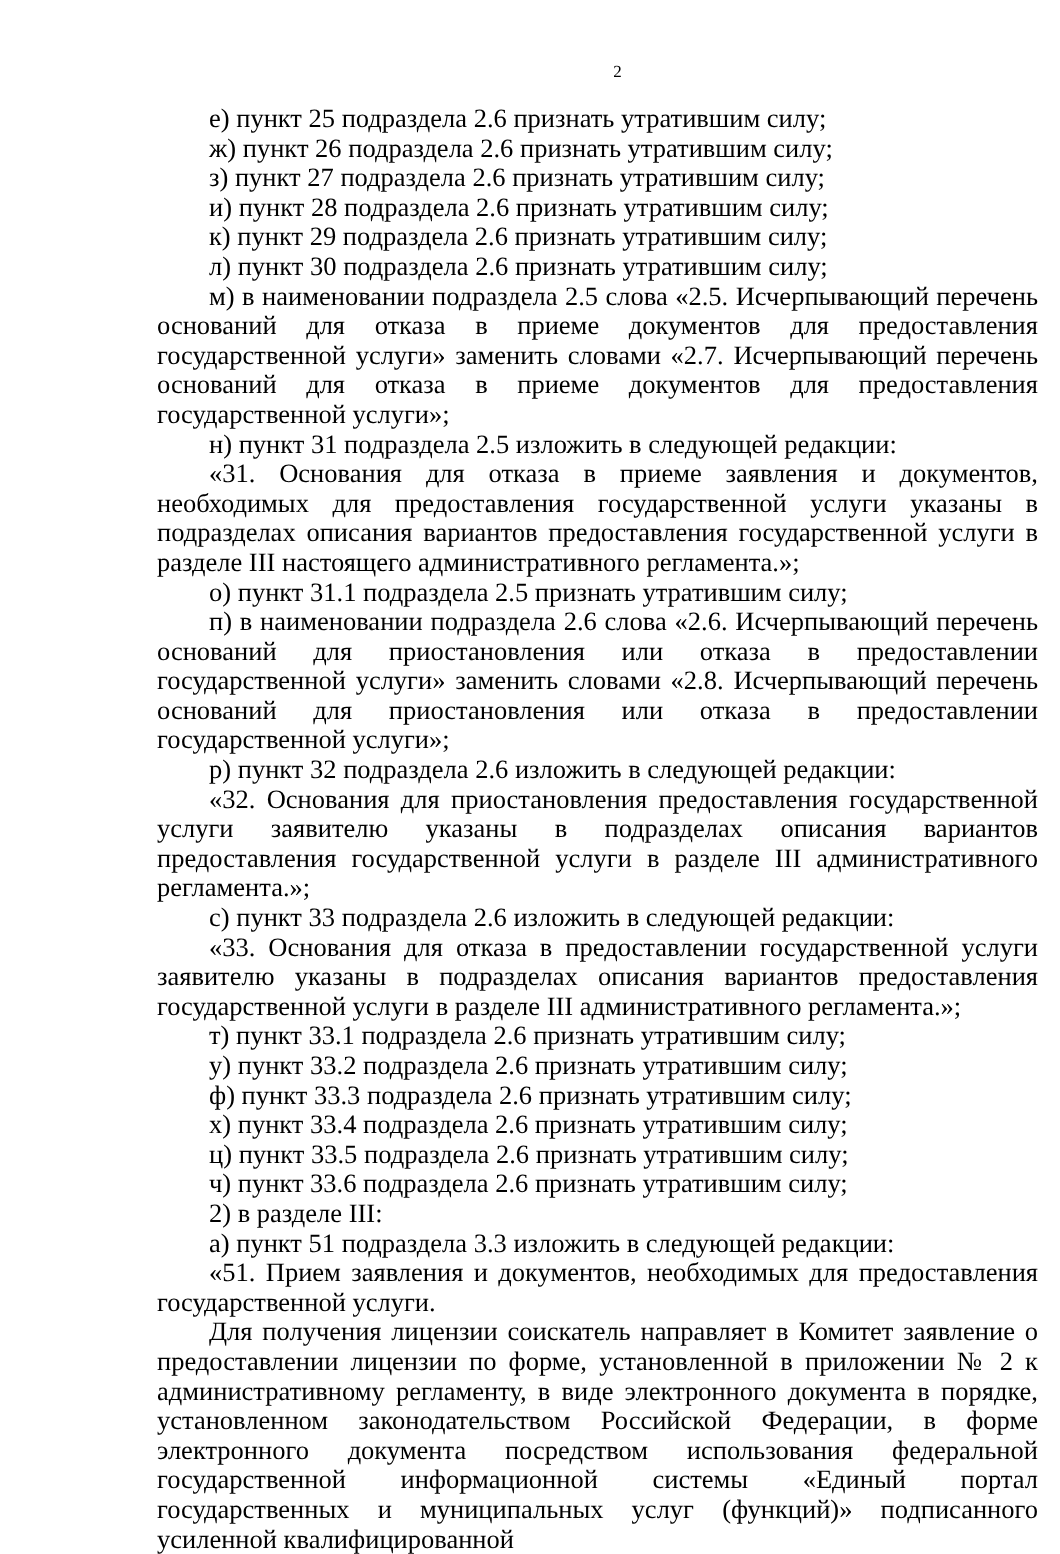2
е) пункт 25 подраздела 2.6 признать утратившим силу;
ж) пункт 26 подраздела 2.6 признать утратившим силу;
з) пункт 27 подраздела 2.6 признать утратившим силу;
и) пункт 28 подраздела 2.6 признать утратившим силу;
к) пункт 29 подраздела 2.6 признать утратившим силу;
л) пункт 30 подраздела 2.6 признать утратившим силу;
м) в наименовании подраздела 2.5 слова «2.5. Исчерпывающий перечень оснований для отказа в приеме документов для предоставления государственной услуги» заменить словами «2.7. Исчерпывающий перечень оснований для отказа в приеме документов для предоставления государственной услуги»;
н) пункт 31 подраздела 2.5 изложить в следующей редакции:
«31. Основания для отказа в приеме заявления и документов, необходимых для предоставления государственной услуги указаны в подразделах описания вариантов предоставления государственной услуги в разделе III настоящего административного регламента.»;
о) пункт 31.1 подраздела 2.5 признать утратившим силу;
п) в наименовании подраздела 2.6 слова «2.6. Исчерпывающий перечень оснований для приостановления или отказа в предоставлении государственной услуги» заменить словами «2.8. Исчерпывающий перечень оснований для приостановления или отказа в предоставлении государственной услуги»;
р) пункт 32 подраздела 2.6 изложить в следующей редакции:
«32. Основания для приостановления предоставления государственной услуги заявителю указаны в подразделах описания вариантов предоставления государственной услуги в разделе III административного регламента.»;
с) пункт 33 подраздела 2.6 изложить в следующей редакции:
«33. Основания для отказа в предоставлении государственной услуги заявителю указаны в подразделах описания вариантов предоставления государственной услуги в разделе III административного регламента.»;
т) пункт 33.1 подраздела 2.6 признать утратившим силу;
у) пункт 33.2 подраздела 2.6 признать утратившим силу;
ф) пункт 33.3 подраздела 2.6 признать утратившим силу;
х) пункт 33.4 подраздела 2.6 признать утратившим силу;
ц) пункт 33.5 подраздела 2.6 признать утратившим силу;
ч) пункт 33.6 подраздела 2.6 признать утратившим силу;
2) в разделе III:
а) пункт 51 подраздела 3.3 изложить в следующей редакции:
«51. Прием заявления и документов, необходимых для предоставления государственной услуги.
Для получения лицензии соискатель направляет в Комитет заявление о предоставлении лицензии по форме, установленной в приложении № 2 к административному регламенту, в виде электронного документа в порядке, установленном законодательством Российской Федерации, в форме электронного документа посредством использования федеральной государственной информационной системы «Единый портал государственных и муниципальных услуг (функций)» подписанного усиленной квалифицированной